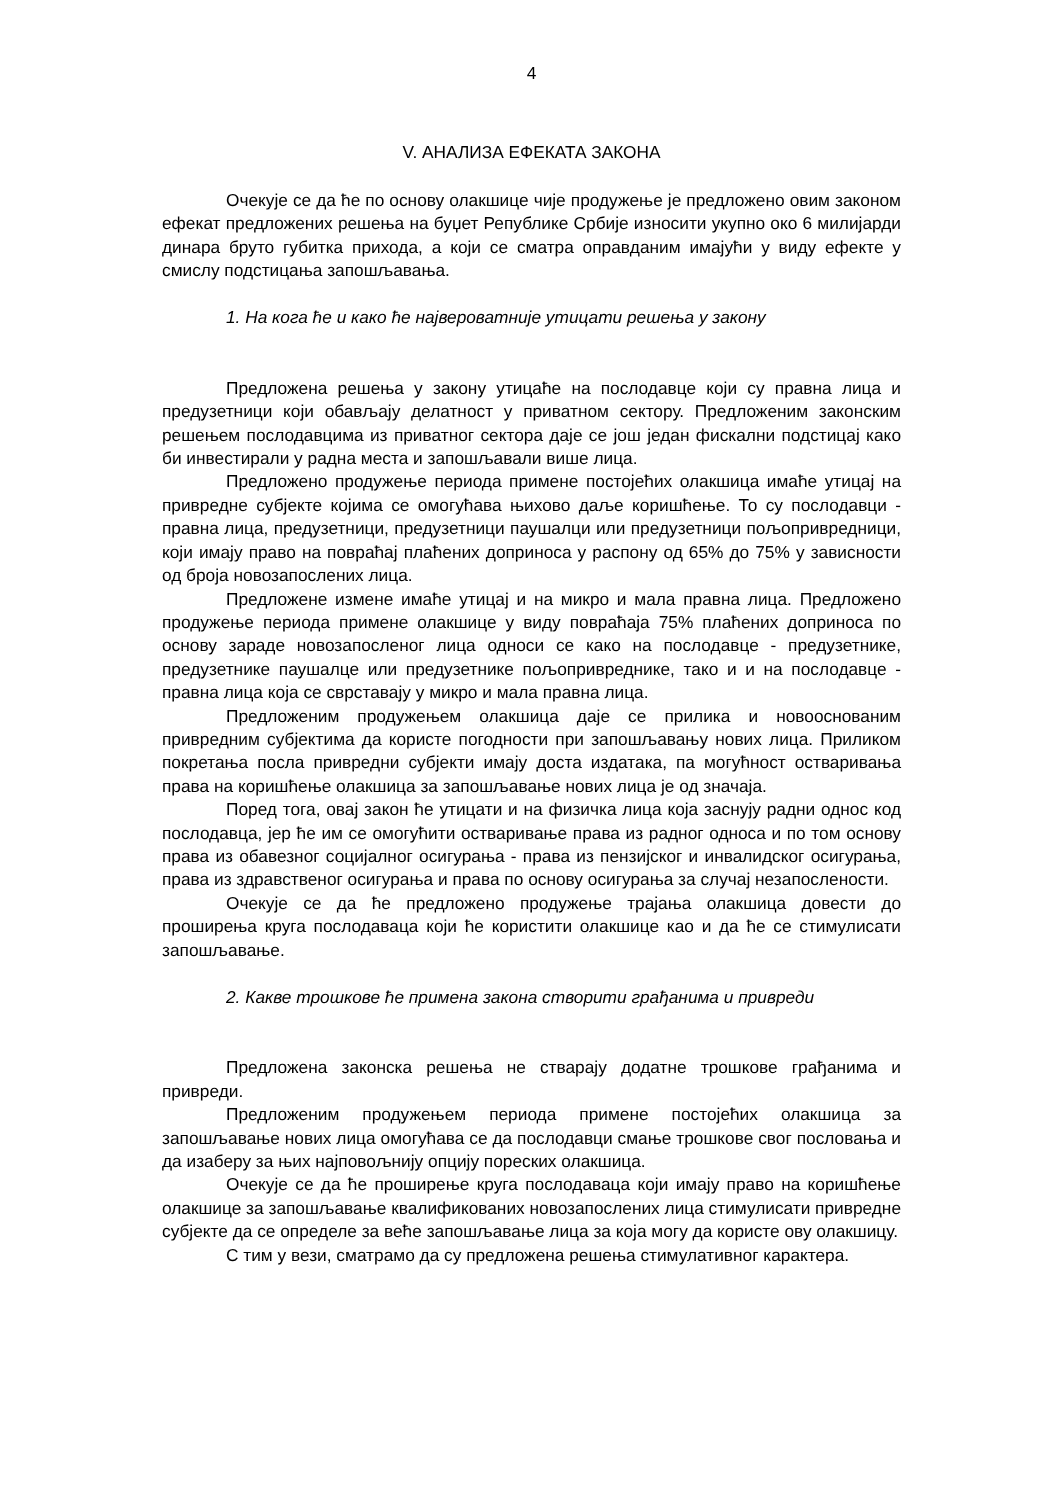4
V. АНАЛИЗА ЕФЕКАТА ЗАКОНА
Очекује се да ће по основу олакшице чије продужење је предложено овим законом ефекат предложених решења на буџет Републике Србије износити укупно око 6 милијарди динара бруто губитка прихода, а који се сматра оправданим имајући у виду ефекте у смислу подстицања запошљавања.
1. На кога ће и како ће највероватније утицати решења у закону
Предложена решења у закону утицаће на послодавце који су правна лица и предузетници који обављају делатност у приватном сектору. Предложеним законским решењем послодавцима из приватног сектора даје се још један фискални подстицај како би инвестирали у радна места и запошљавали више лица.
Предложено продужење периода примене постојећих олакшица имаће утицај на привредне субјекте којима се омогућава њихово даље коришћење. То су послодавци - правна лица, предузетници, предузетници паушалци или предузетници пољопривредници, који имају право на повраћај плаћених доприноса у распону од 65% до 75% у зависности од броја новозапослених лица.
Предложене измене имаће утицај и на микро и мала правна лица. Предложено продужење периода примене олакшице у виду повраћаја 75% плаћених доприноса по основу зараде новозапосленог лица односи се како на послодавце - предузетнике, предузетнике паушалце или предузетнике пољопривреднике, тако и и на послодавце - правна лица која се сврставају у микро и мала правна лица.
Предложеним продужењем олакшица даје се прилика и новооснованим привредним субјектима да користе погодности при запошљавању нових лица. Приликом покретања посла привредни субјекти имају доста издатака, па могућност остваривања права на коришћење олакшица за запошљавање нових лица је од значаја.
Поред тога, овај закон ће утицати и на физичка лица која заснују радни однос код послодавца, јер ће им се омогућити остваривање права из радног односа и по том основу права из обавезног социјалног осигурања - права из пензијског и инвалидског осигурања, права из здравственог осигурања и права по основу осигурања за случај незапослености.
Очекује се да ће предложено продужење трајања олакшица довести до проширења круга послодаваца који ће користити олакшице као и да ће се стимулисати запошљавање.
2. Какве трошкове ће примена закона створити грађанима и привреди
Предложена законска решења не стварају додатне трошкове грађанима и привреди.
Предложеним продужењем периода примене постојећих олакшица за запошљавање нових лица омогућава се да послодавци смање трошкове свог пословања и да изаберу за њих најповољнију опцију пореских олакшица.
Очекује се да ће проширење круга послодаваца који имају право на коришћење олакшице за запошљавање квалификованих новозапослених лица стимулисати привредне субјекте да се определе за веће запошљавање лица за која могу да користе ову олакшицу.
С тим у вези, сматрамо да су предложена решења стимулативног карактера.